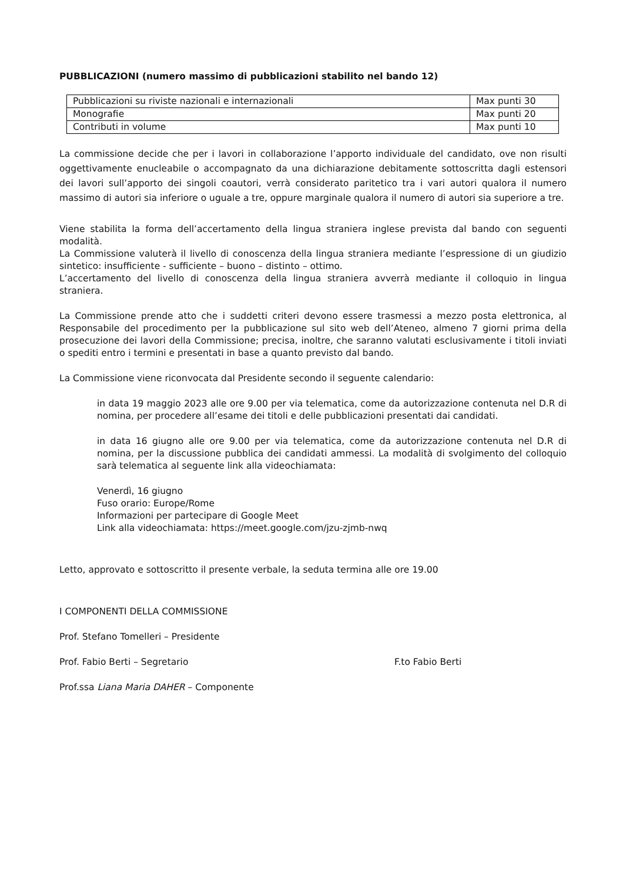PUBBLICAZIONI (numero massimo di pubblicazioni stabilito nel bando 12)
| Pubblicazioni su riviste nazionali e internazionali | Max punti 30 |
| Monografie | Max punti 20 |
| Contributi in volume | Max punti 10 |
La commissione decide che per i lavori in collaborazione l’apporto individuale del candidato, ove non risulti oggettivamente enucleabile o accompagnato da una dichiarazione debitamente sottoscritta dagli estensori dei lavori sull’apporto dei singoli coautori, verrà considerato paritetico tra i vari autori qualora il numero massimo di autori sia inferiore o uguale a tre, oppure marginale qualora il numero di autori sia superiore a tre.
Viene stabilita la forma dell’accertamento della lingua straniera inglese prevista dal bando con seguenti modalità.
La Commissione valuterà il livello di conoscenza della lingua straniera mediante l’espressione di un giudizio sintetico: insufficiente - sufficiente – buono – distinto – ottimo.
L’accertamento del livello di conoscenza della lingua straniera avverrà mediante il colloquio in lingua straniera.
La Commissione prende atto che i suddetti criteri devono essere trasmessi a mezzo posta elettronica, al Responsabile del procedimento per la pubblicazione sul sito web dell’Ateneo, almeno 7 giorni prima della prosecuzione dei lavori della Commissione; precisa, inoltre, che saranno valutati esclusivamente i titoli inviati o spediti entro i termini e presentati in base a quanto previsto dal bando.
La Commissione viene riconvocata dal Presidente secondo il seguente calendario:
in data 19 maggio 2023 alle ore 9.00 per via telematica, come da autorizzazione contenuta nel D.R di nomina, per procedere all’esame dei titoli e delle pubblicazioni presentati dai candidati.
in data 16 giugno alle ore 9.00 per via telematica, come da autorizzazione contenuta nel D.R di nomina, per la discussione pubblica dei candidati ammessi. La modalità di svolgimento del colloquio sarà telematica al seguente link alla videochiamata:
Venerdì, 16 giugno
Fuso orario: Europe/Rome
Informazioni per partecipare di Google Meet
Link alla videochiamata: https://meet.google.com/jzu-zjmb-nwq
Letto, approvato e sottoscritto il presente verbale, la seduta termina alle ore 19.00
I COMPONENTI DELLA COMMISSIONE
Prof. Stefano Tomelleri – Presidente
Prof. Fabio Berti – Segretario F.to Fabio Berti
Prof.ssa Liana Maria DAHER – Componente